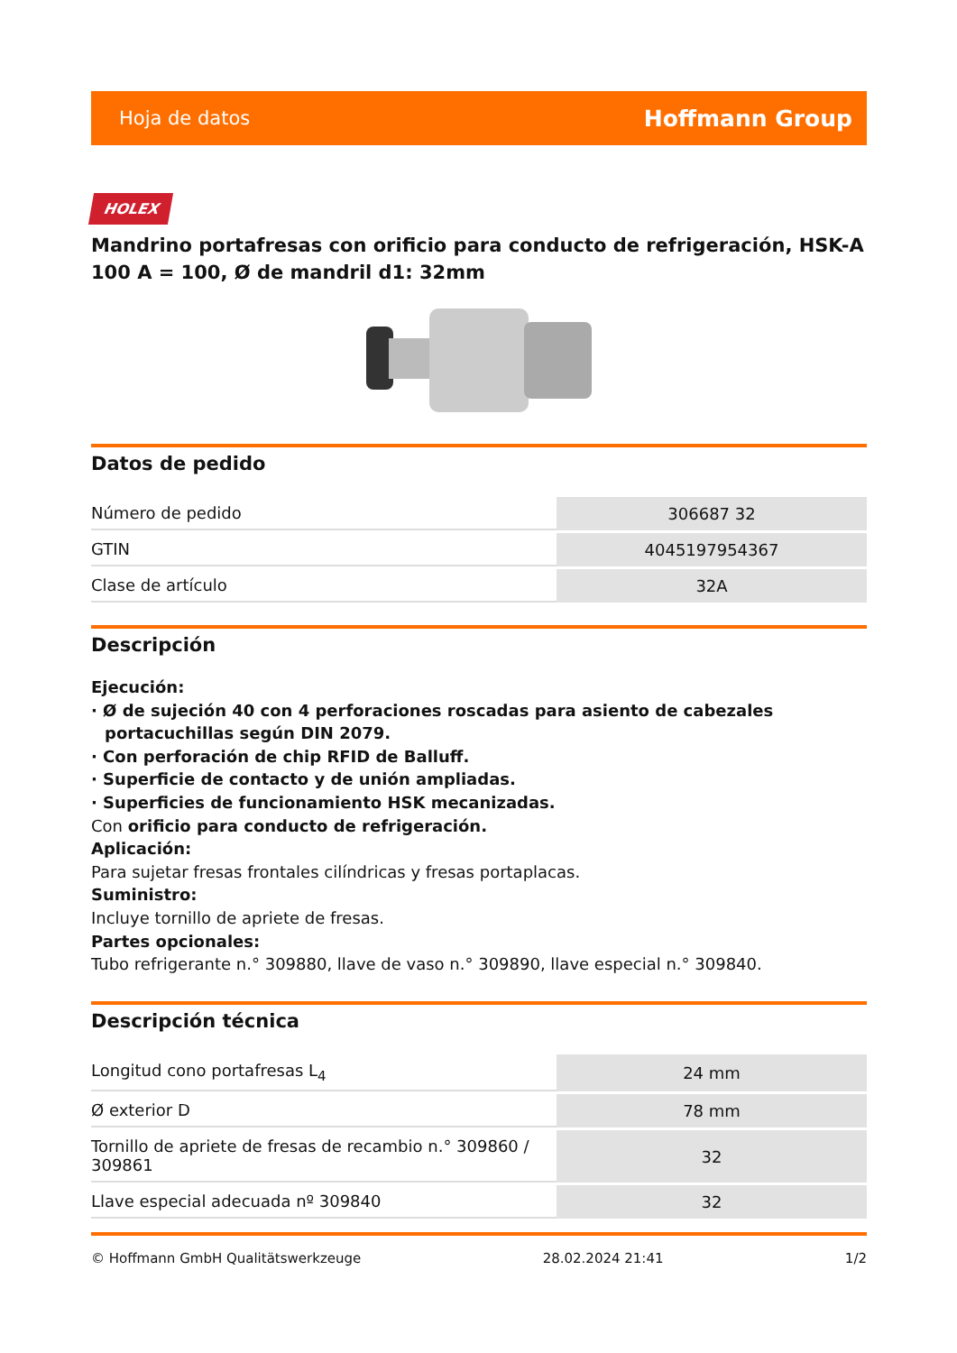Hoja de datos Hoffmann Group
HOLEX
Mandrino portafresas con orificio para conducto de refrigeración, HSK-A 100 A = 100, Ø de mandril d1: 32mm
Datos de pedido
| Número de pedido | 306687 32 |
| GTIN | 4045197954367 |
| Clase de artículo | 32A |
Descripción
Ejecución:
· Ø de sujeción 40 con 4 perforaciones roscadas para asiento de cabezales portacuchillas según DIN 2079.
· Con perforación de chip RFID de Balluff.
· Superficie de contacto y de unión ampliadas.
· Superficies de funcionamiento HSK mecanizadas.
Con orificio para conducto de refrigeración.
Aplicación:
Para sujetar fresas frontales cilíndricas y fresas portaplacas.
Suministro:
Incluye tornillo de apriete de fresas.
Partes opcionales:
Tubo refrigerante n.° 309880, llave de vaso n.° 309890, llave especial n.° 309840.
Descripción técnica
| Longitud cono portafresas L<sub>4</sub> | 24 mm |
| Ø exterior D | 78 mm |
| Tornillo de apriete de fresas de recambio n.° 309860 / 309861 | 32 |
| Llave especial adecuada nº 309840 | 32 |
© Hoffmann GmbH Qualitätswerkzeuge 28.02.2024 21:41 1/2